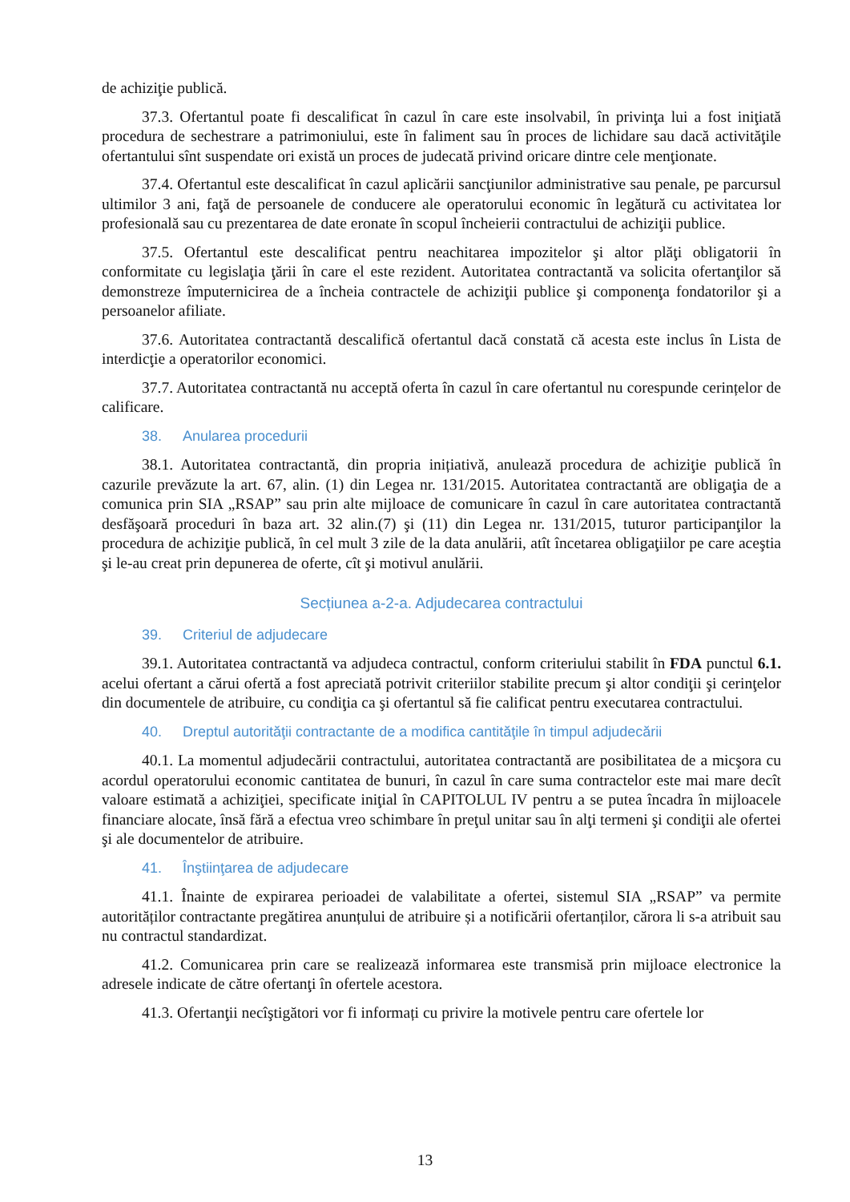de achiziţie publică.
37.3. Ofertantul poate fi descalificat în cazul în care este insolvabil, în privinţa lui a fost iniţiată procedura de sechestrare a patrimoniului, este în faliment sau în proces de lichidare sau dacă activităţile ofertantului sînt suspendate ori există un proces de judecată privind oricare dintre cele menţionate.
37.4. Ofertantul este descalificat în cazul aplicării sancţiunilor administrative sau penale, pe parcursul ultimilor 3 ani, faţă de persoanele de conducere ale operatorului economic în legătură cu activitatea lor profesională sau cu prezentarea de date eronate în scopul încheierii contractului de achiziţii publice.
37.5. Ofertantul este descalificat pentru neachitarea impozitelor şi altor plăţi obligatorii în conformitate cu legislaţia ţării în care el este rezident. Autoritatea contractantă va solicita ofertanţilor să demonstreze împuternicirea de a încheia contractele de achiziţii publice şi componenţa fondatorilor şi a persoanelor afiliate.
37.6. Autoritatea contractantă descalifică ofertantul dacă constată că acesta este inclus în Lista de interdicţie a operatorilor economici.
37.7. Autoritatea contractantă nu acceptă oferta în cazul în care ofertantul nu corespunde cerințelor de calificare.
38. Anularea procedurii
38.1. Autoritatea contractantă, din propria inițiativă, anulează procedura de achiziţie publică în cazurile prevăzute la art. 67, alin. (1) din Legea nr. 131/2015. Autoritatea contractantă are obligaţia de a comunica prin SIA „RSAP” sau prin alte mijloace de comunicare în cazul în care autoritatea contractantă desfăşoară proceduri în baza art. 32 alin.(7) şi (11) din Legea nr. 131/2015, tuturor participanţilor la procedura de achiziţie publică, în cel mult 3 zile de la data anulării, atît încetarea obligaţiilor pe care aceştia şi le-au creat prin depunerea de oferte, cît şi motivul anulării.
Secțiunea a-2-a. Adjudecarea contractului
39. Criteriul de adjudecare
39.1. Autoritatea contractantă va adjudeca contractul, conform criteriului stabilit în FDA punctul 6.1. acelui ofertant a cărui ofertă a fost apreciată potrivit criteriilor stabilite precum şi altor condiţii şi cerinţelor din documentele de atribuire, cu condiţia ca şi ofertantul să fie calificat pentru executarea contractului.
40. Dreptul autorităţii contractante de a modifica cantităţile în timpul adjudecării
40.1. La momentul adjudecării contractului, autoritatea contractantă are posibilitatea de a micşora cu acordul operatorului economic cantitatea de bunuri, în cazul în care suma contractelor este mai mare decît valoare estimată a achiziţiei, specificate iniţial în CAPITOLUL IV pentru a se putea încadra în mijloacele financiare alocate, însă fără a efectua vreo schimbare în preţul unitar sau în alţi termeni şi condiţii ale ofertei şi ale documentelor de atribuire.
41. Înştiinţarea de adjudecare
41.1. Înainte de expirarea perioadei de valabilitate a ofertei, sistemul SIA „RSAP” va permite autorităților contractante pregătirea anunțului de atribuire și a notificării ofertanților, cărora li s-a atribuit sau nu contractul standardizat.
41.2. Comunicarea prin care se realizează informarea este transmisă prin mijloace electronice la adresele indicate de către ofertanţi în ofertele acestora.
41.3. Ofertanţii necîştigători vor fi informați cu privire la motivele pentru care ofertele lor
13